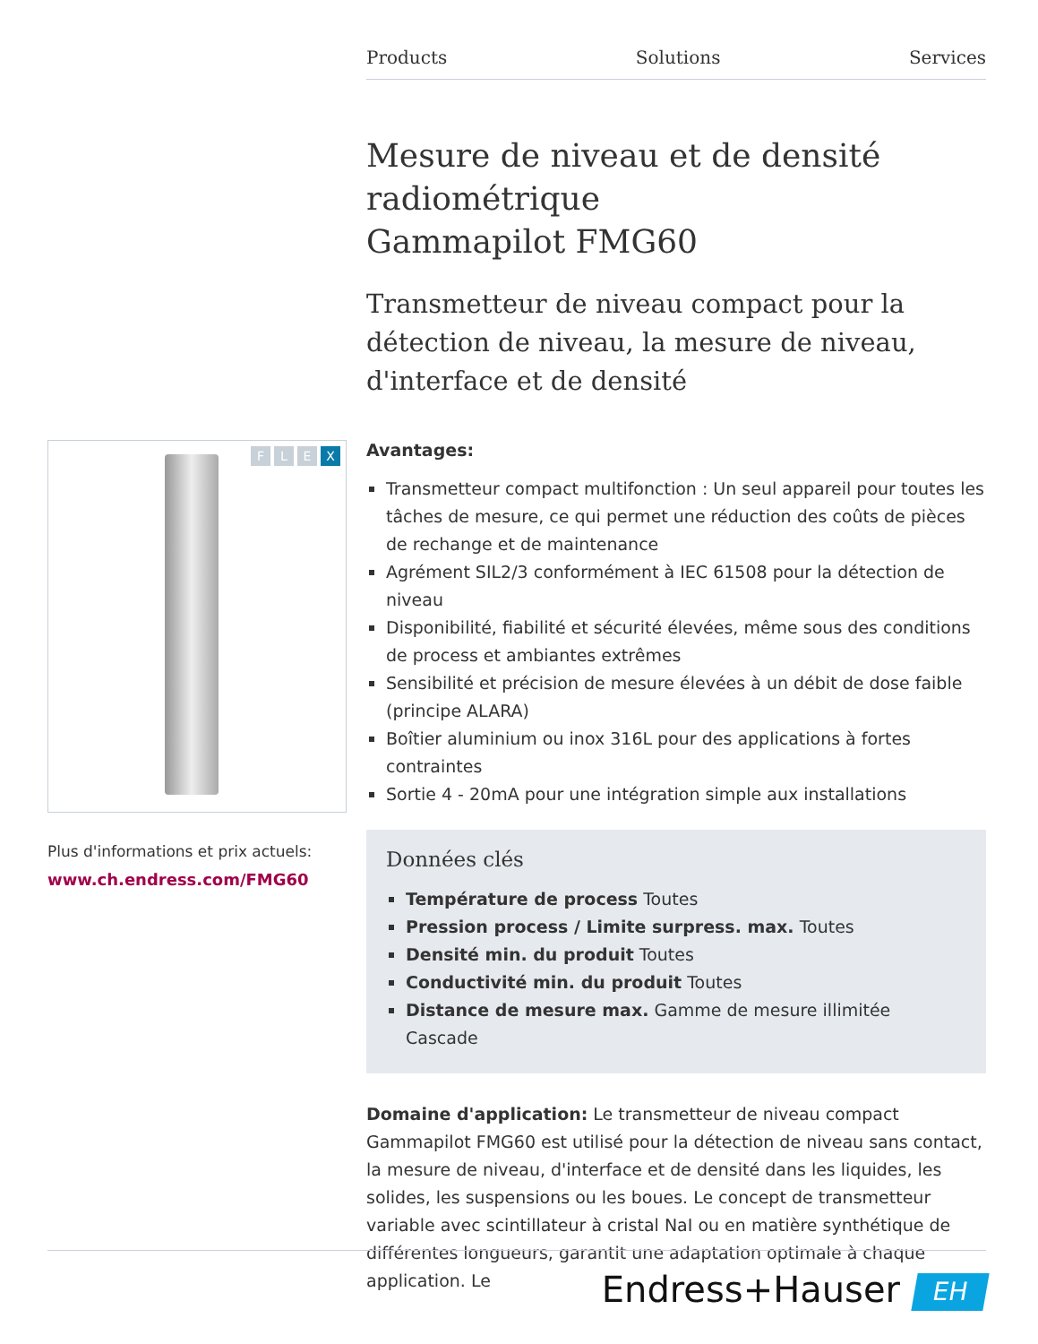Products Solutions Services
Mesure de niveau et de densité radiométrique
Gammapilot FMG60
Transmetteur de niveau compact pour la détection de niveau, la mesure de niveau, d'interface et de densité
Avantages:
Transmetteur compact multifonction : Un seul appareil pour toutes les tâches de mesure, ce qui permet une réduction des coûts de pièces de rechange et de maintenance
Agrément SIL2/3 conformément à IEC 61508 pour la détection de niveau
Disponibilité, fiabilité et sécurité élevées, même sous des conditions de process et ambiantes extrêmes
Sensibilité et précision de mesure élevées à un débit de dose faible (principe ALARA)
Boîtier aluminium ou inox 316L pour des applications à fortes contraintes
Sortie 4 - 20mA pour une intégration simple aux installations
Données clés
Température de process Toutes
Pression process / Limite surpress. max. Toutes
Densité min. du produit Toutes
Conductivité min. du produit Toutes
Distance de mesure max. Gamme de mesure illimitée Cascade
Domaine d'application: Le transmetteur de niveau compact Gammapilot FMG60 est utilisé pour la détection de niveau sans contact, la mesure de niveau, d'interface et de densité dans les liquides, les solides, les suspensions ou les boues. Le concept de transmetteur variable avec scintillateur à cristal NaI ou en matière synthétique de différentes longueurs, garantit une adaptation optimale à chaque application. Le
FLEX
Plus d'informations et prix actuels:
www.ch.endress.com/FMG60
Endress+Hauser EH